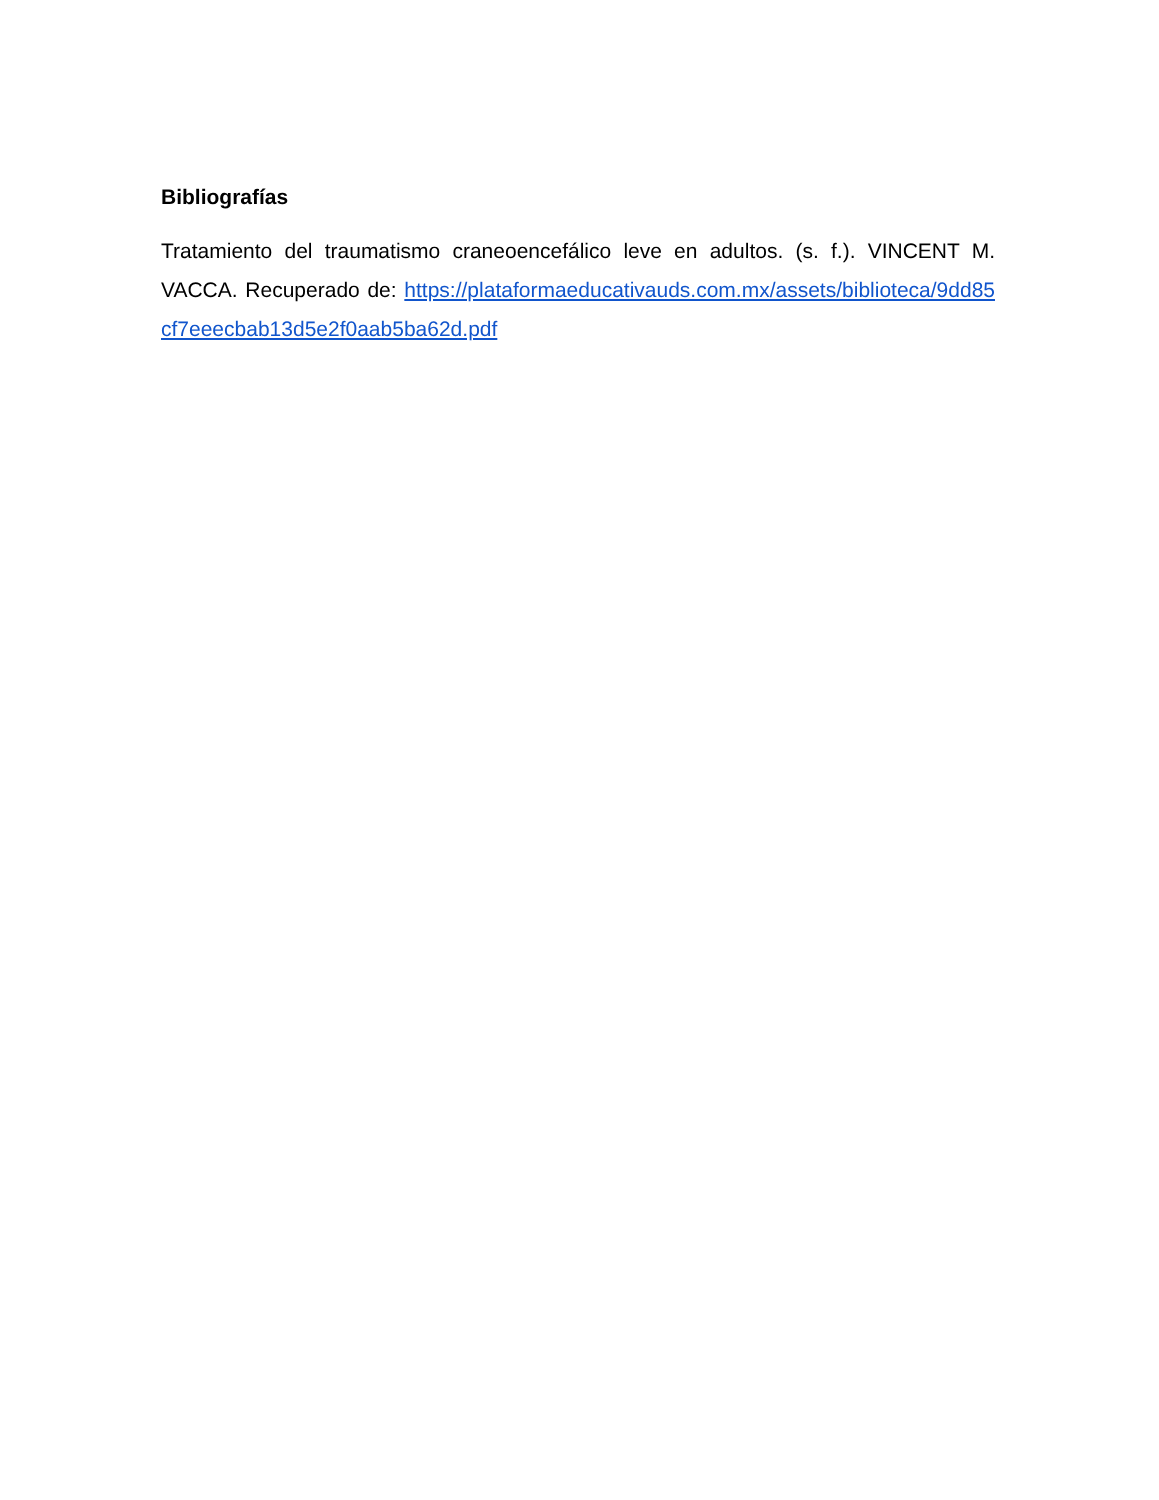Bibliografías
Tratamiento del traumatismo craneoencefálico leve en adultos. (s. f.). VINCENT M. VACCA. Recuperado de: https://plataformaeducativauds.com.mx/assets/biblioteca/9dd85cf7eeecbab13d5e2f0aab5ba62d.pdf